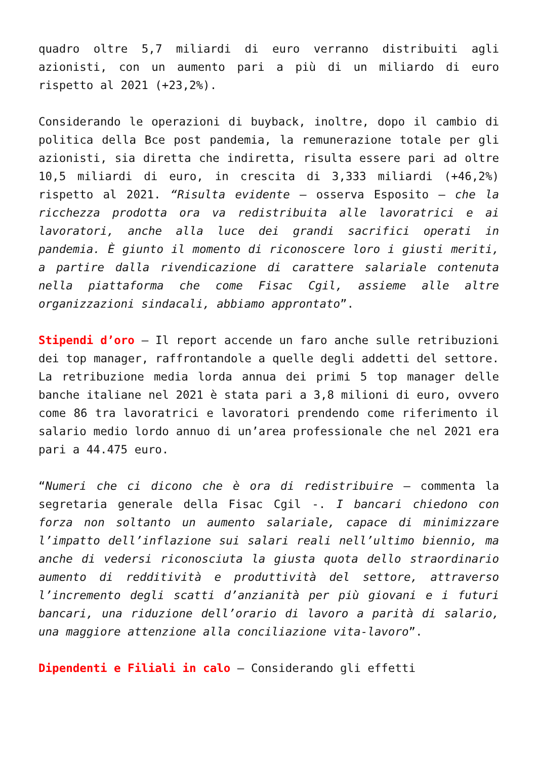quadro oltre 5,7 miliardi di euro verranno distribuiti agli azionisti, con un aumento pari a più di un miliardo di euro rispetto al 2021 (+23,2%).
Considerando le operazioni di buyback, inoltre, dopo il cambio di politica della Bce post pandemia, la remunerazione totale per gli azionisti, sia diretta che indiretta, risulta essere pari ad oltre 10,5 miliardi di euro, in crescita di 3,333 miliardi (+46,2%) rispetto al 2021. “Risulta evidente – osserva Esposito – che la ricchezza prodotta ora va redistribuita alle lavoratrici e ai lavoratori, anche alla luce dei grandi sacrifici operati in pandemia. È giunto il momento di riconoscere loro i giusti meriti, a partire dalla rivendicazione di carattere salariale contenuta nella piattaforma che come Fisac Cgil, assieme alle altre organizzazioni sindacali, abbiamo approntato”.
Stipendi d’oro – Il report accende un faro anche sulle retribuzioni dei top manager, raffrontandole a quelle degli addetti del settore. La retribuzione media lorda annua dei primi 5 top manager delle banche italiane nel 2021 è stata pari a 3,8 milioni di euro, ovvero come 86 tra lavoratrici e lavoratori prendendo come riferimento il salario medio lordo annuo di un’area professionale che nel 2021 era pari a 44.475 euro.
“Numeri che ci dicono che è ora di redistribuire – commenta la segretaria generale della Fisac Cgil -. I bancari chiedono con forza non soltanto un aumento salariale, capace di minimizzare l’impatto dell’inflazione sui salari reali nell’ultimo biennio, ma anche di vedersi riconosciuta la giusta quota dello straordinario aumento di redditività e produttività del settore, attraverso l’incremento degli scatti d’anzianità per più giovani e i futuri bancari, una riduzione dell’orario di lavoro a parità di salario, una maggiore attenzione alla conciliazione vita-lavoro”.
Dipendenti e Filiali in calo – Considerando gli effetti